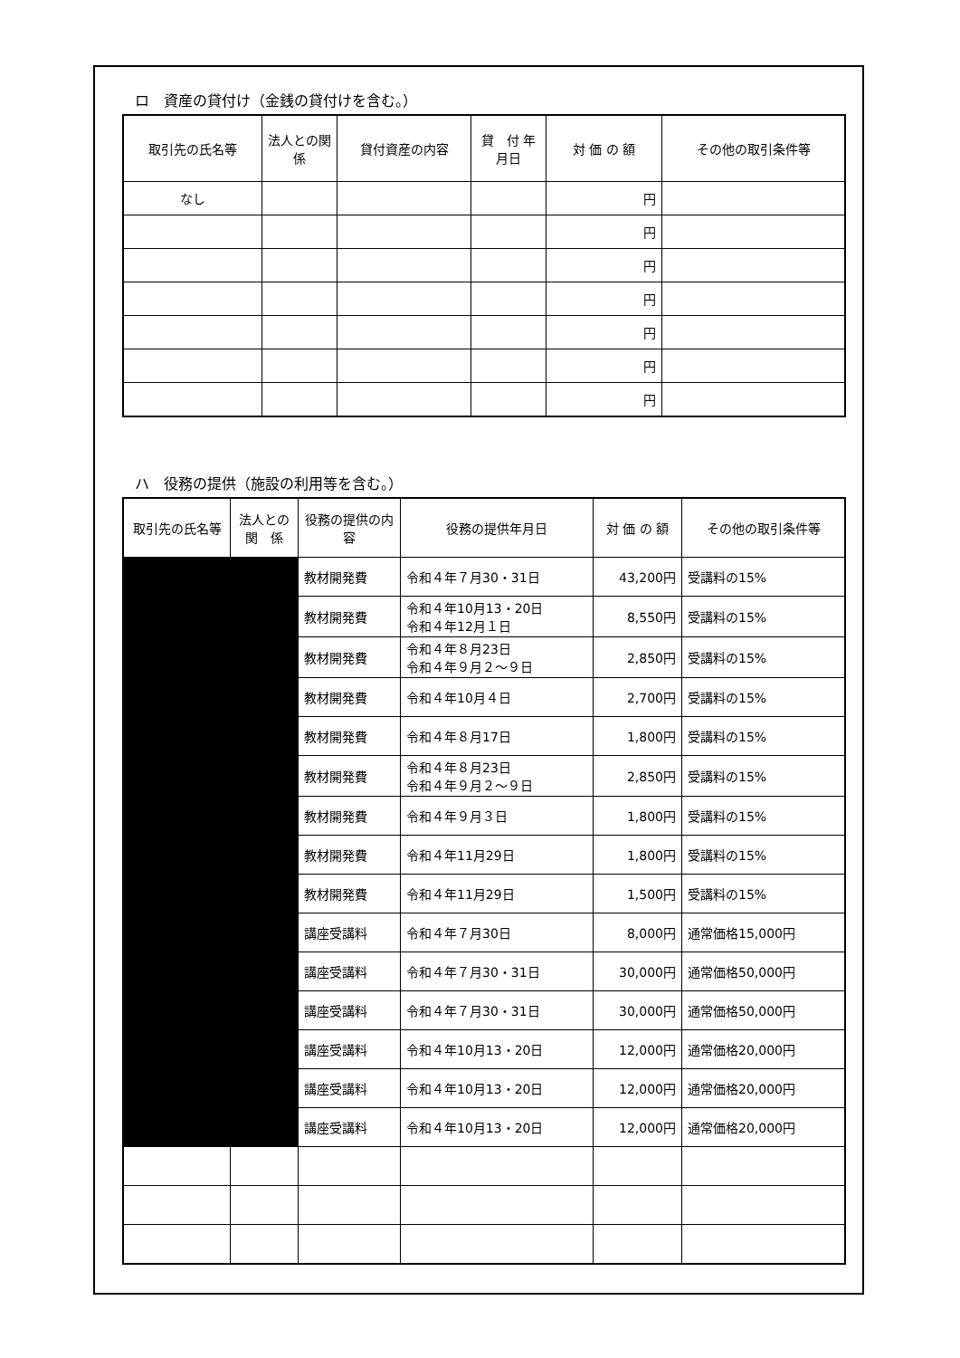ロ　資産の貸付け（金銭の貸付けを含む。）
| 取引先の氏名等 | 法人との関 係 | 貸付資産の内容 | 貸 付 年月日 | 対 価 の 額 | その他の取引条件等 |
| --- | --- | --- | --- | --- | --- |
| なし | | | | 円 | |
| | | | | 円 | |
| | | | | 円 | |
| | | | | 円 | |
| | | | | 円 | |
| | | | | 円 | |
| | | | | 円 | |
ハ　役務の提供（施設の利用等を含む。）
| 取引先の氏名等 | 法人との関 係 | 役務の提供の内 容 | 役務の提供年月日 | 対 価 の 額 | その他の取引条件等 |
| --- | --- | --- | --- | --- | --- |
| | | 教材開発費 | 令和４年７月30・31日 | 43,200円 | 受講料の15% |
| | | 教材開発費 | 令和４年10月13・20日 令和４年12月１日 | 8,550円 | 受講料の15% |
| | | 教材開発費 | 令和４年８月23日 令和４年９月２～９日 | 2,850円 | 受講料の15% |
| | | 教材開発費 | 令和４年10月４日 | 2,700円 | 受講料の15% |
| | | 教材開発費 | 令和４年８月17日 | 1,800円 | 受講料の15% |
| | | 教材開発費 | 令和４年８月23日 令和４年９月２～９日 | 2,850円 | 受講料の15% |
| | | 教材開発費 | 令和４年９月３日 | 1,800円 | 受講料の15% |
| | | 教材開発費 | 令和４年11月29日 | 1,800円 | 受講料の15% |
| | | 教材開発費 | 令和４年11月29日 | 1,500円 | 受講料の15% |
| | | 講座受講料 | 令和４年７月30日 | 8,000円 | 通常価格15,000円 |
| | | 講座受講料 | 令和４年７月30・31日 | 30,000円 | 通常価格50,000円 |
| | | 講座受講料 | 令和４年７月30・31日 | 30,000円 | 通常価格50,000円 |
| | | 講座受講料 | 令和４年10月13・20日 | 12,000円 | 通常価格20,000円 |
| | | 講座受講料 | 令和４年10月13・20日 | 12,000円 | 通常価格20,000円 |
| | | 講座受講料 | 令和４年10月13・20日 | 12,000円 | 通常価格20,000円 |